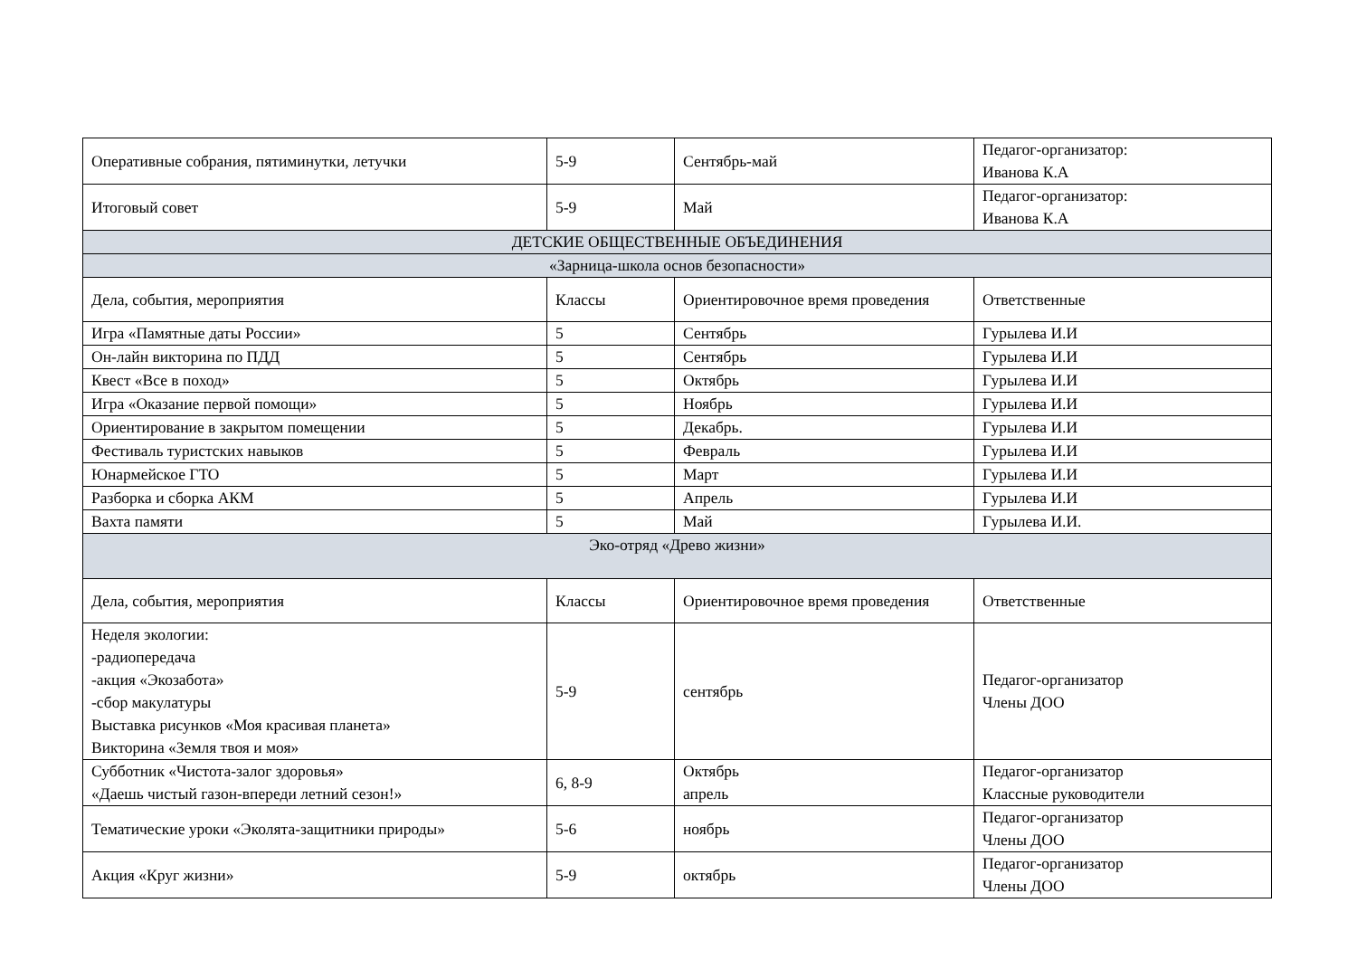| Оперативные собрания, пятиминутки, летучки | 5-9 | Сентябрь-май | Педагог-организатор: Иванова К.А |
| Итоговый совет | 5-9 | Май | Педагог-организатор: Иванова К.А |
| ДЕТСКИЕ ОБЩЕСТВЕННЫЕ ОБЪЕДИНЕНИЯ | | | |
| «Зарница-школа основ безопасности» | | | |
| Дела, события, мероприятия | Классы | Ориентировочное время проведения | Ответственные |
| Игра «Памятные даты России» | 5 | Сентябрь | Гурылева И.И |
| Он-лайн викторина по ПДД | 5 | Сентябрь | Гурылева И.И |
| Квест «Все в поход» | 5 | Октябрь | Гурылева И.И |
| Игра «Оказание первой помощи» | 5 | Ноябрь | Гурылева И.И |
| Ориентирование в закрытом помещении | 5 | Декабрь. | Гурылева И.И |
| Фестиваль туристских навыков | 5 | Февраль | Гурылева И.И |
| Юнармейское ГТО | 5 | Март | Гурылева И.И |
| Разборка и сборка АКМ | 5 | Апрель | Гурылева И.И |
| Вахта памяти | 5 | Май | Гурылева И.И. |
| Эко-отряд «Древо жизни» | | | |
| Дела, события, мероприятия | Классы | Ориентировочное время проведения | Ответственные |
| Неделя экологии: -радиопередача -акция «Экозабота» -сбор макулатуры Выставка рисунков «Моя красивая планета» Викторина «Земля твоя и моя» | 5-9 | сентябрь | Педагог-организатор Члены ДОО |
| Субботник «Чистота-залог здоровья» «Даешь чистый газон-впереди летний сезон!» | 6, 8-9 | Октябрь апрель | Педагог-организатор Классные руководители |
| Тематические уроки «Эколята-защитники природы» | 5-6 | ноябрь | Педагог-организатор Члены ДОО |
| Акция «Круг жизни» | 5-9 | октябрь | Педагог-организатор Члены ДОО |